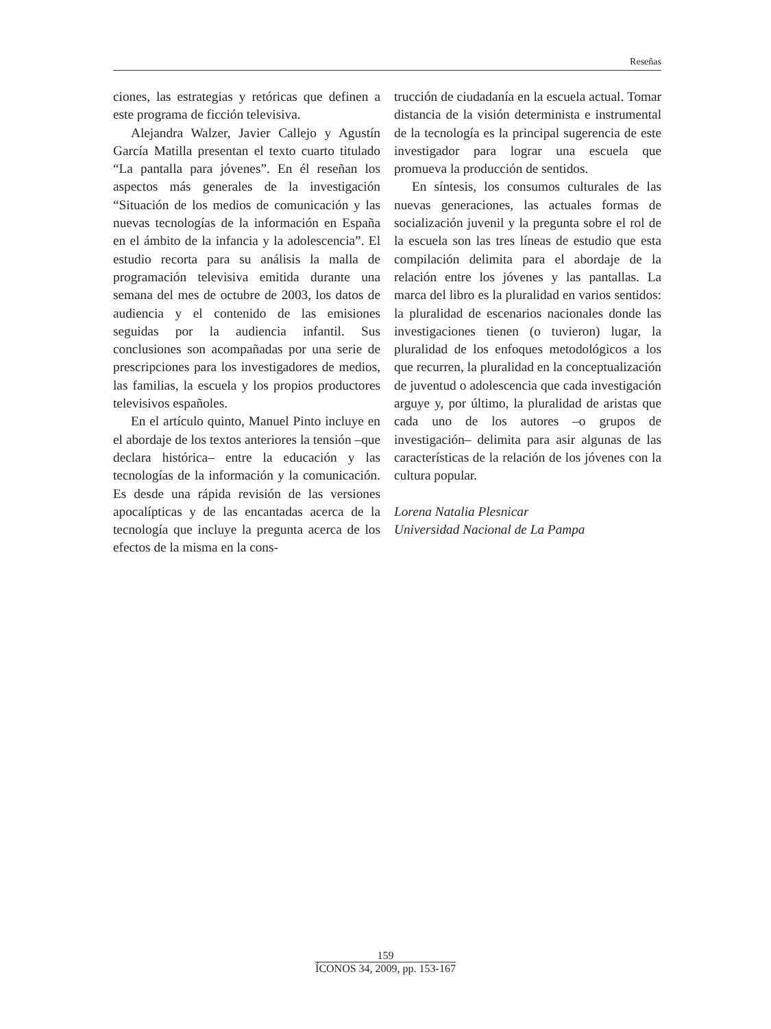Reseñas
ciones, las estrategias y retóricas que definen a este programa de ficción televisiva.
Alejandra Walzer, Javier Callejo y Agustín García Matilla presentan el texto cuarto titulado “La pantalla para jóvenes”. En él reseñan los aspectos más generales de la investigación “Situación de los medios de comunicación y las nuevas tecnologías de la información en España en el ámbito de la infancia y la adolescencia”. El estudio recorta para su análisis la malla de programación televisiva emitida durante una semana del mes de octubre de 2003, los datos de audiencia y el contenido de las emisiones seguidas por la audiencia infantil. Sus conclusiones son acompañadas por una serie de prescripciones para los investigadores de medios, las familias, la escuela y los propios productores televisivos españoles.
En el artículo quinto, Manuel Pinto incluye en el abordaje de los textos anteriores la tensión –que declara histórica– entre la educación y las tecnologías de la información y la comunicación. Es desde una rápida revisión de las versiones apocalípticas y de las encantadas acerca de la tecnología que incluye la pregunta acerca de los efectos de la misma en la cons-
trucción de ciudadanía en la escuela actual. Tomar distancia de la visión determinista e instrumental de la tecnología es la principal sugerencia de este investigador para lograr una escuela que promueva la producción de sentidos.
En síntesis, los consumos culturales de las nuevas generaciones, las actuales formas de socialización juvenil y la pregunta sobre el rol de la escuela son las tres líneas de estudio que esta compilación delimita para el abordaje de la relación entre los jóvenes y las pantallas. La marca del libro es la pluralidad en varios sentidos: la pluralidad de escenarios nacionales donde las investigaciones tienen (o tuvieron) lugar, la pluralidad de los enfoques metodológicos a los que recurren, la pluralidad en la conceptualización de juventud o adolescencia que cada investigación arguye y, por último, la pluralidad de aristas que cada uno de los autores –o grupos de investigación– delimita para asir algunas de las características de la relación de los jóvenes con la cultura popular.
Lorena Natalia Plesnicar
Universidad Nacional de La Pampa
159
ÍCONOS 34, 2009, pp. 153-167